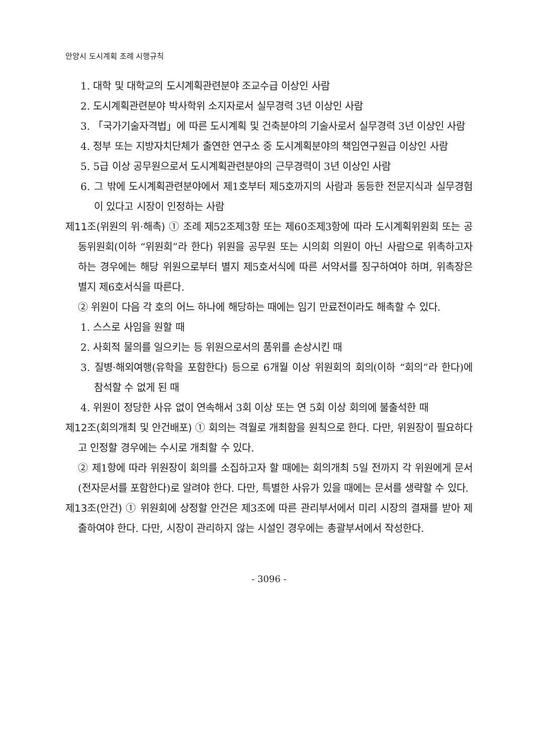안양시 도시계획 조례 시행규칙
1. 대학 및 대학교의 도시계획관련분야 조교수급 이상인 사람
2. 도시계획관련분야 박사학위 소지자로서 실무경력 3년 이상인 사람
3. 「국가기술자격법」에 따른 도시계획 및 건축분야의 기술사로서 실무경력 3년 이상인 사람
4. 정부 또는 지방자치단체가 출연한 연구소 중 도시계획분야의 책임연구원급 이상인 사람
5. 5급 이상 공무원으로서 도시계획관련분야의 근무경력이 3년 이상인 사람
6. 그 밖에 도시계획관련분야에서 제1호부터 제5호까지의 사람과 동등한 전문지식과 실무경험이 있다고 시장이 인정하는 사람
제11조(위원의 위·해촉) ① 조례 제52조제3항 또는 제60조제3항에 따라 도시계획위원회 또는 공동위원회(이하 “위원회”라 한다) 위원을 공무원 또는 시의회 의원이 아닌 사람으로 위촉하고자 하는 경우에는 해당 위원으로부터 별지 제5호서식에 따른 서약서를 징구하여야 하며, 위촉장은 별지 제6호서식을 따른다.
② 위원이 다음 각 호의 어느 하나에 해당하는 때에는 임기 만료전이라도 해촉할 수 있다.
1. 스스로 사임을 원할 때
2. 사회적 물의를 일으키는 등 위원으로서의 품위를 손상시킨 때
3. 질병·해외여행(유학을 포함한다) 등으로 6개월 이상 위원회의 회의(이하 “회의”라 한다)에 참석할 수 없게 된 때
4. 위원이 정당한 사유 없이 연속해서 3회 이상 또는 연 5회 이상 회의에 불출석한 때
제12조(회의개최 및 안건배포) ① 회의는 격월로 개최함을 원칙으로 한다. 다만, 위원장이 필요하다고 인정할 경우에는 수시로 개최할 수 있다.
② 제1항에 따라 위원장이 회의를 소집하고자 할 때에는 회의개최 5일 전까지 각 위원에게 문서(전자문서를 포함한다)로 알려야 한다. 다만, 특별한 사유가 있을 때에는 문서를 생략할 수 있다.
제13조(안건) ① 위원회에 상정할 안건은 제3조에 따른 관리부서에서 미리 시장의 결재를 받아 제출하여야 한다. 다만, 시장이 관리하지 않는 시설인 경우에는 총괄부서에서 작성한다.
- 3096 -